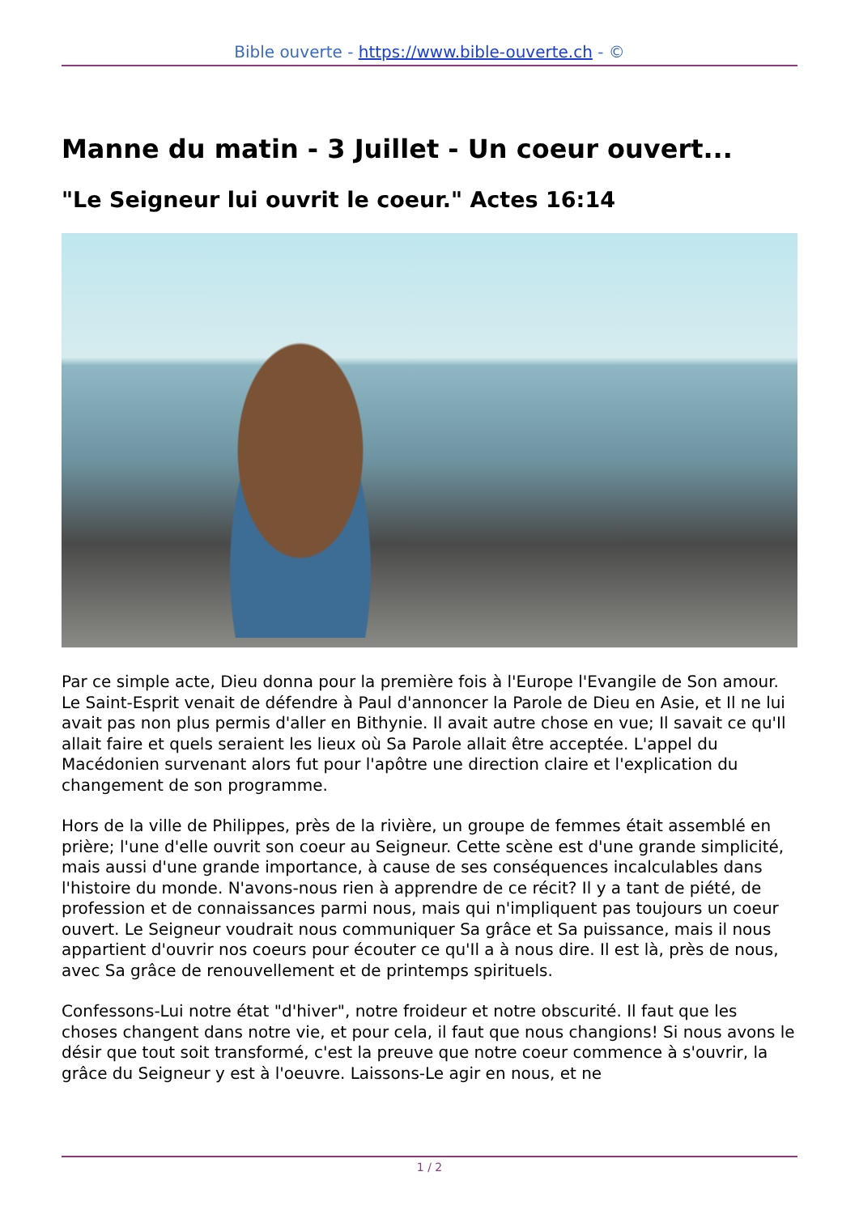Bible ouverte - https://www.bible-ouverte.ch - ©
Manne du matin - 3 Juillet - Un coeur ouvert...
"Le Seigneur lui ouvrit le coeur." Actes 16:14
Par ce simple acte, Dieu donna pour la première fois à l'Europe l'Evangile de Son amour. Le Saint-Esprit venait de défendre à Paul d'annoncer la Parole de Dieu en Asie, et Il ne lui avait pas non plus permis d'aller en Bithynie. Il avait autre chose en vue; Il savait ce qu'Il allait faire et quels seraient les lieux où Sa Parole allait être acceptée. L'appel du Macédonien survenant alors fut pour l'apôtre une direction claire et l'explication du changement de son programme.
Hors de la ville de Philippes, près de la rivière, un groupe de femmes était assemblé en prière; l'une d'elle ouvrit son coeur au Seigneur. Cette scène est d'une grande simplicité, mais aussi d'une grande importance, à cause de ses conséquences incalculables dans l'histoire du monde. N'avons-nous rien à apprendre de ce récit? Il y a tant de piété, de profession et de connaissances parmi nous, mais qui n'impliquent pas toujours un coeur ouvert. Le Seigneur voudrait nous communiquer Sa grâce et Sa puissance, mais il nous appartient d'ouvrir nos coeurs pour écouter ce qu'Il a à nous dire. Il est là, près de nous, avec Sa grâce de renouvellement et de printemps spirituels.
Confessons-Lui notre état "d'hiver", notre froideur et notre obscurité. Il faut que les choses changent dans notre vie, et pour cela, il faut que nous changions! Si nous avons le désir que tout soit transformé, c'est la preuve que notre coeur commence à s'ouvrir, la grâce du Seigneur y est à l'oeuvre. Laissons-Le agir en nous, et ne
1 / 2